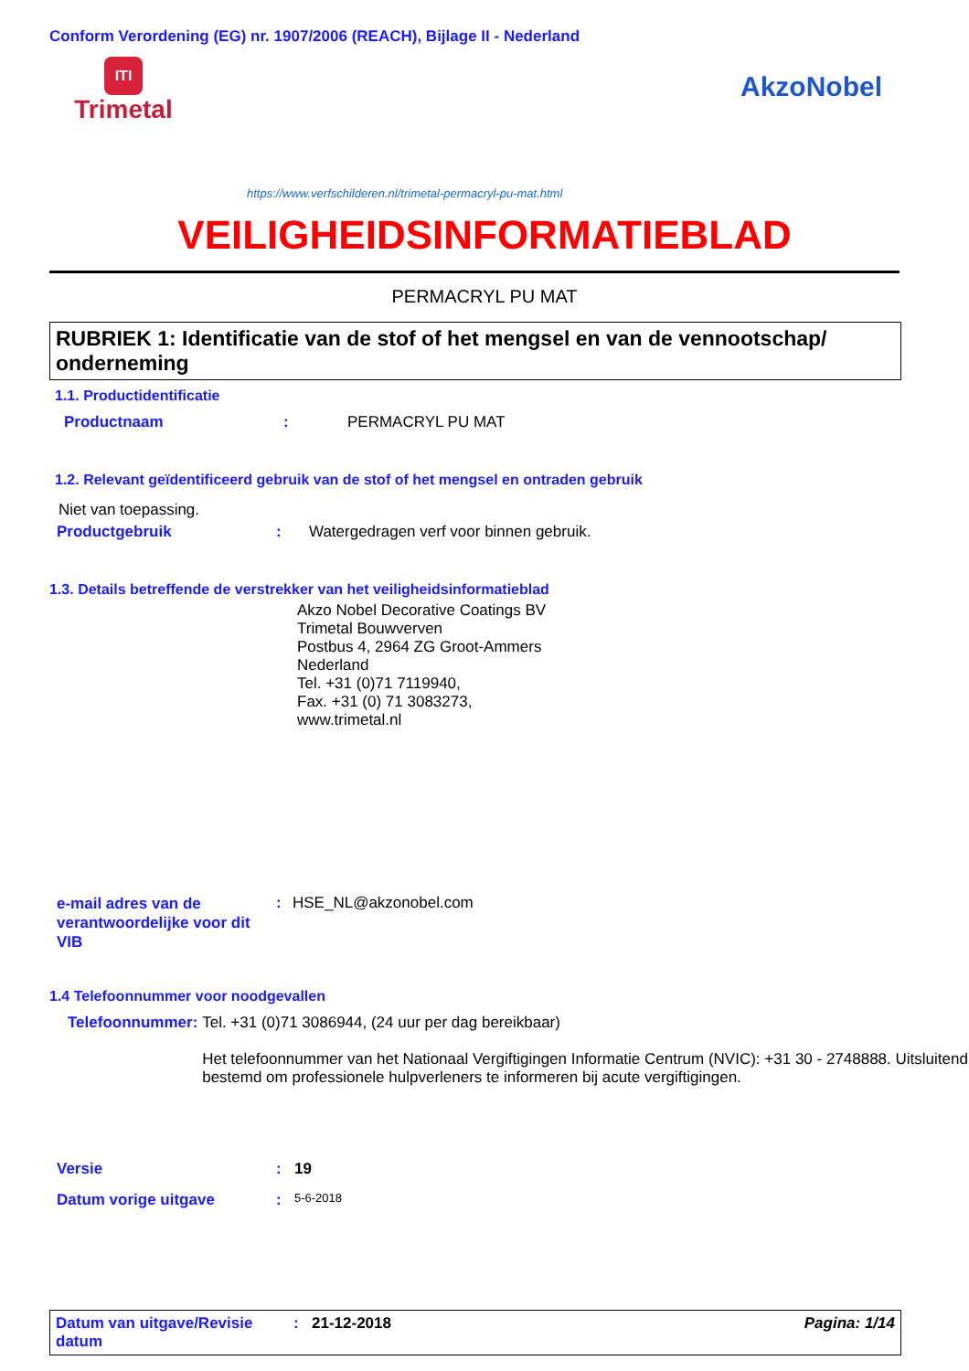Conform Verordening (EG) nr. 1907/2006 (REACH), Bijlage II - Nederland
ITI
Trimetal
AkzoNobel
https://www.verfschilderen.nl/trimetal-permacryl-pu-mat.html
VEILIGHEIDSINFORMATIEBLAD
PERMACRYL PU MAT
RUBRIEK 1: Identificatie van de stof of het mengsel en van de vennootschap/ onderneming
1.1. Productidentificatie
Productnaam: PERMACRYL PU MAT
1.2. Relevant geïdentificeerd gebruik van de stof of het mengsel en ontraden gebruik
Niet van toepassing.
Productgebruik: Watergedragen verf voor binnen gebruik.
1.3. Details betreffende de verstrekker van het veiligheidsinformatieblad
Akzo Nobel Decorative Coatings BV
Trimetal Bouwverven
Postbus 4, 2964 ZG Groot-Ammers
Nederland
Tel. +31 (0)71 7119940,
Fax. +31 (0) 71 3083273,
www.trimetal.nl
e-mail adres van de verantwoordelijke voor dit VIB: HSE_NL@akzonobel.com
1.4 Telefoonnummer voor noodgevallen
Telefoonnummer: Tel. +31 (0)71 3086944, (24 uur per dag bereikbaar)
Het telefoonnummer van het Nationaal Vergiftigingen Informatie Centrum (NVIC): +31 30 - 2748888. Uitsluitend bestemd om professionele hulpverleners te informeren bij acute vergiftigingen.
Versie: 19
Datum vorige uitgave: 5-6-2018
Datum van uitgave/Revisie datum: 21-12-2018 Pagina: 1/14